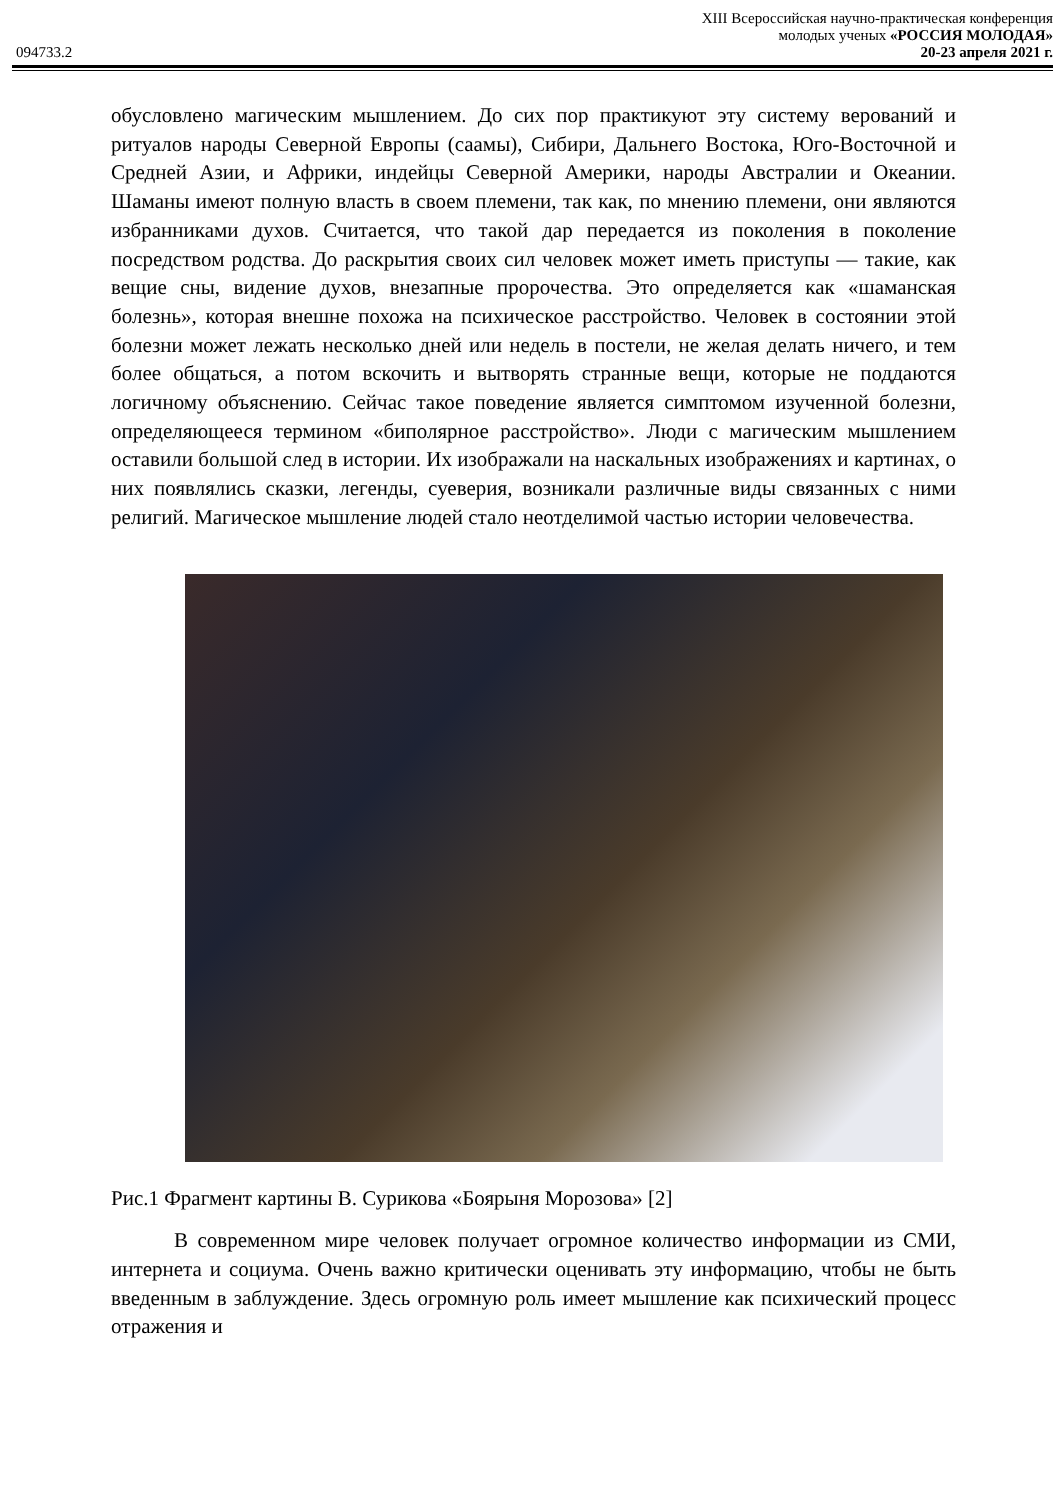XIII Всероссийская научно-практическая конференция
молодых ученых «РОССИЯ МОЛОДАЯ»
094733.2 20-23 апреля 2021 г.
обусловлено магическим мышлением. До сих пор практикуют эту систему верований и ритуалов народы Северной Европы (саамы), Сибири, Дальнего Востока, Юго-Восточной и Средней Азии, и Африки, индейцы Северной Америки, народы Австралии и Океании. Шаманы имеют полную власть в своем племени, так как, по мнению племени, они являются избранниками духов. Считается, что такой дар передается из поколения в поколение посредством родства. До раскрытия своих сил человек может иметь приступы — такие, как вещие сны, видение духов, внезапные пророчества. Это определяется как «шаманская болезнь», которая внешне похожа на психическое расстройство. Человек в состоянии этой болезни может лежать несколько дней или недель в постели, не желая делать ничего, и тем более общаться, а потом вскочить и вытворять странные вещи, которые не поддаются логичному объяснению. Сейчас такое поведение является симптомом изученной болезни, определяющееся термином «биполярное расстройство». Люди с магическим мышлением оставили большой след в истории. Их изображали на наскальных изображениях и картинах, о них появлялись сказки, легенды, суеверия, возникали различные виды связанных с ними религий. Магическое мышление людей стало неотделимой частью истории человечества.
Рис.1 Фрагмент картины В. Сурикова «Боярыня Морозова» [2]
В современном мире человек получает огромное количество информации из СМИ, интернета и социума. Очень важно критически оценивать эту информацию, чтобы не быть введенным в заблуждение. Здесь огромную роль имеет мышление как психический процесс отражения и